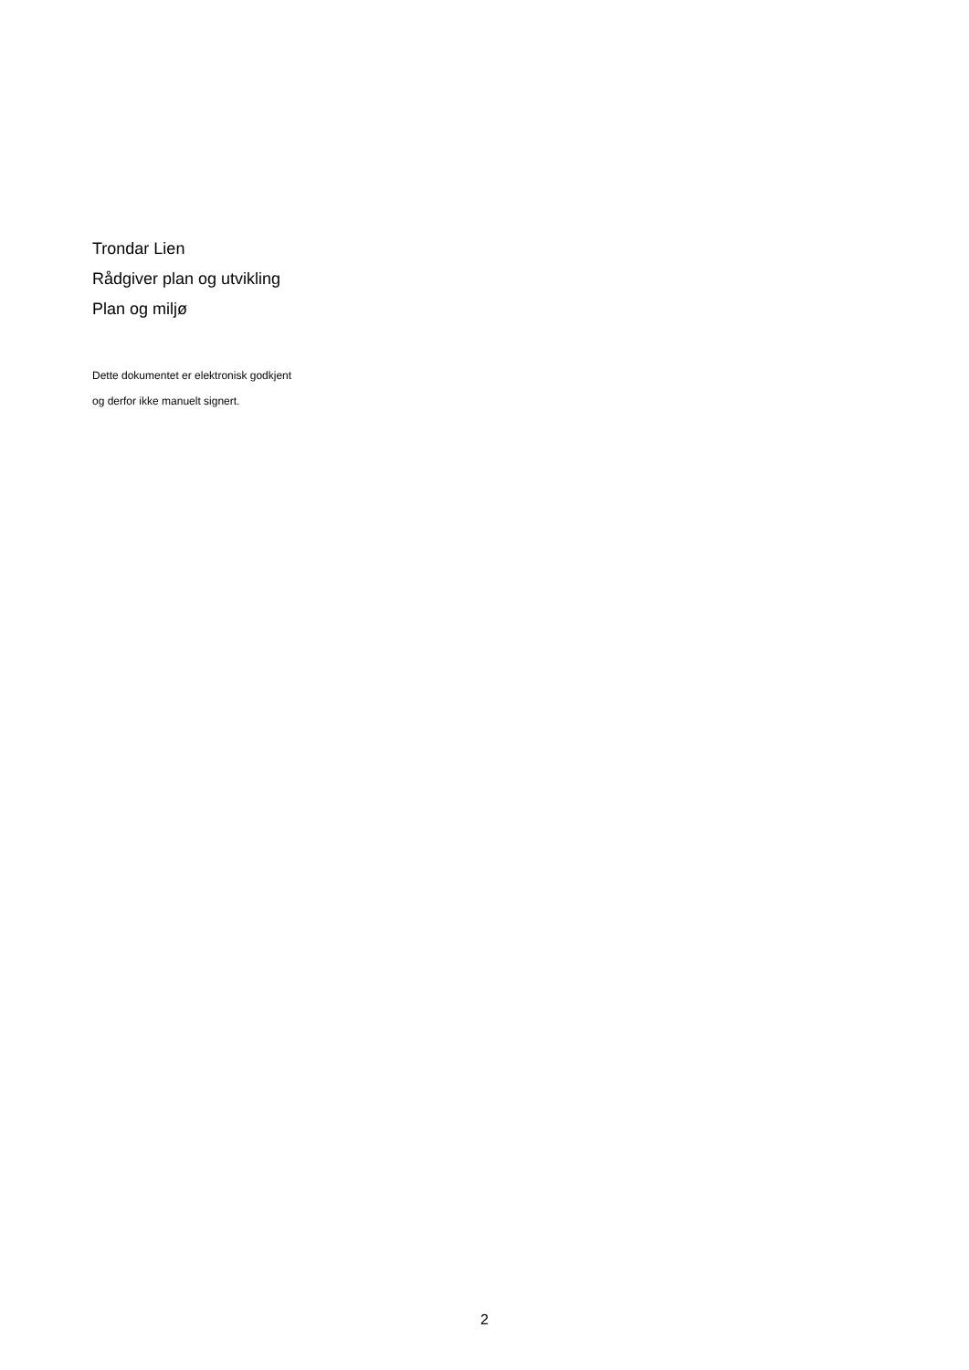Trondar Lien
Rådgiver plan og utvikling
Plan og miljø
Dette dokumentet er elektronisk godkjent
og derfor ikke manuelt signert.
2